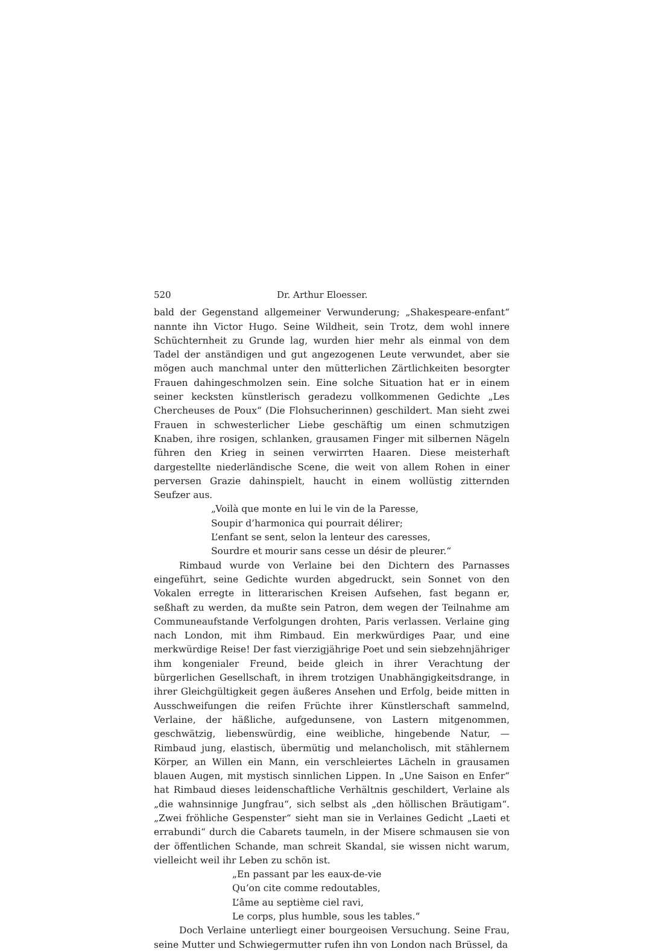520 Dr. Arthur Eloesser.
bald der Gegenstand allgemeiner Verwunderung; „Shakespeare-enfant“ nannte ihn Victor Hugo. Seine Wildheit, sein Trotz, dem wohl innere Schüchternheit zu Grunde lag, wurden hier mehr als einmal von dem Tadel der anständigen und gut angezogenen Leute verwundet, aber sie mögen auch manchmal unter den mütterlichen Zärtlichkeiten besorgter Frauen dahingeschmolzen sein. Eine solche Situation hat er in einem seiner kecksten künstlerisch geradezu vollkommenen Gedichte „Les Chercheuses de Poux“ (Die Flohsucherinnen) geschildert. Man sieht zwei Frauen in schwesterlicher Liebe geschäftig um einen schmutzigen Knaben, ihre rosigen, schlanken, grausamen Finger mit silbernen Nägeln führen den Krieg in seinen verwirrten Haaren. Diese meisterhaft dargestellte niederländische Scene, die weit von allem Rohen in einer perversen Grazie dahinspielt, haucht in einem wollüstig zitternden Seufzer aus.
„Voilà que monte en lui le vin de la Paresse,
Soupir d’harmonica qui pourrait délirer;
L’enfant se sent, selon la lenteur des caresses,
Sourdre et mourir sans cesse un désir de pleurer.“
Rimbaud wurde von Verlaine bei den Dichtern des Parnasses eingeführt, seine Gedichte wurden abgedruckt, sein Sonnet von den Vokalen erregte in litterarischen Kreisen Aufsehen, fast begann er, seßhaft zu werden, da mußte sein Patron, dem wegen der Teilnahme am Communeaufstande Verfolgungen drohten, Paris verlassen. Verlaine ging nach London, mit ihm Rimbaud. Ein merkwürdiges Paar, und eine merkwürdige Reise! Der fast vierzigjährige Poet und sein siebzehnjähriger ihm kongenialer Freund, beide gleich in ihrer Verachtung der bürgerlichen Gesellschaft, in ihrem trotzigen Unabhängigkeitsdrange, in ihrer Gleichgültigkeit gegen äußeres Ansehen und Erfolg, beide mitten in Ausschweifungen die reifen Früchte ihrer Künstlerschaft sammelnd, Verlaine, der häßliche, aufgedunsene, von Lastern mitgenommen, geschwätzig, liebenswürdig, eine weibliche, hingebende Natur, — Rimbaud jung, elastisch, übermütig und melancholisch, mit stählernem Körper, an Willen ein Mann, ein verschleiertes Lächeln in grausamen blauen Augen, mit mystisch sinnlichen Lippen. In „Une Saison en Enfer“ hat Rimbaud dieses leidenschaftliche Verhältnis geschildert, Verlaine als „die wahnsinnige Jungfrau“, sich selbst als „den höllischen Bräutigam“. „Zwei fröhliche Gespenster“ sieht man sie in Verlaines Gedicht „Laeti et errabundi“ durch die Cabarets taumeln, in der Misere schmausen sie von der öffentlichen Schande, man schreit Skandal, sie wissen nicht warum, vielleicht weil ihr Leben zu schön ist.
„En passant par les eaux-de-vie
Qu’on cite comme redoutables,
L’âme au septième ciel ravi,
Le corps, plus humble, sous les tables.“
Doch Verlaine unterliegt einer bourgeoisen Versuchung. Seine Frau, seine Mutter und Schwiegermutter rufen ihn von London nach Brüssel, da